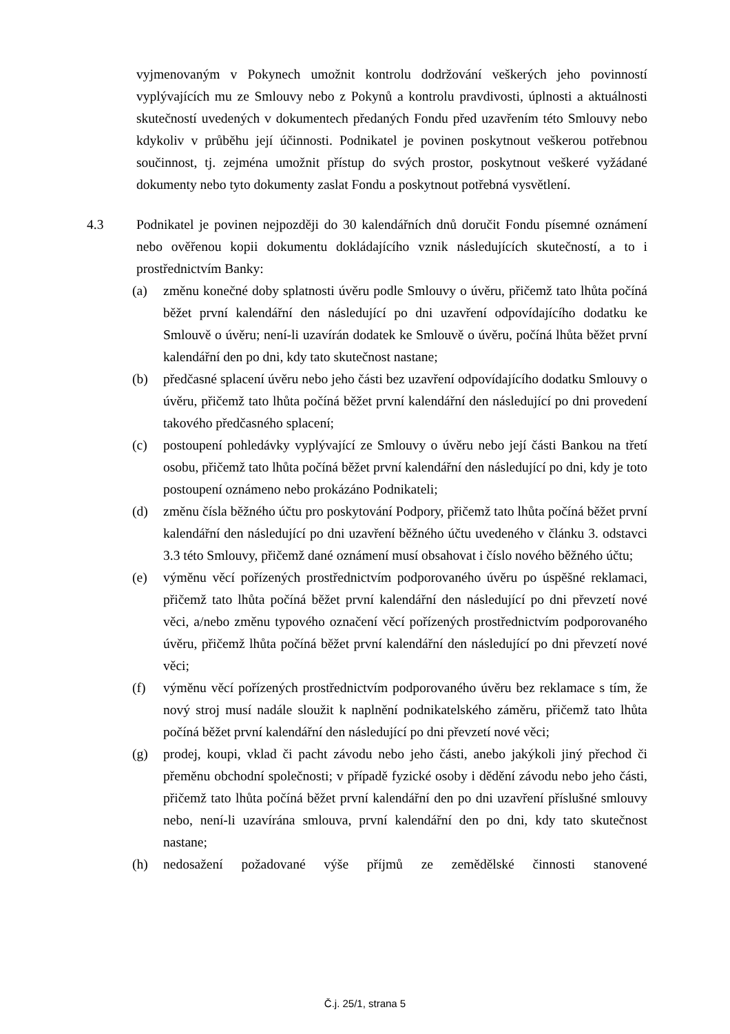vyjmenovaným v Pokynech umožnit kontrolu dodržování veškerých jeho povinností vyplývajících mu ze Smlouvy nebo z Pokynů a kontrolu pravdivosti, úplnosti a aktuálnosti skutečností uvedených v dokumentech předaných Fondu před uzavřením této Smlouvy nebo kdykoliv v průběhu její účinnosti. Podnikatel je povinen poskytnout veškerou potřebnou součinnost, tj. zejména umožnit přístup do svých prostor, poskytnout veškeré vyžádané dokumenty nebo tyto dokumenty zaslat Fondu a poskytnout potřebná vysvětlení.
4.3 Podnikatel je povinen nejpozději do 30 kalendářních dnů doručit Fondu písemné oznámení nebo ověřenou kopii dokumentu dokládajícího vznik následujících skutečností, a to i prostřednictvím Banky:
(a) změnu konečné doby splatnosti úvěru podle Smlouvy o úvěru, přičemž tato lhůta počíná běžet první kalendářní den následující po dni uzavření odpovídajícího dodatku ke Smlouvě o úvěru; není-li uzavírán dodatek ke Smlouvě o úvěru, počíná lhůta běžet první kalendářní den po dni, kdy tato skutečnost nastane;
(b) předčasné splacení úvěru nebo jeho části bez uzavření odpovídajícího dodatku Smlouvy o úvěru, přičemž tato lhůta počíná běžet první kalendářní den následující po dni provedení takového předčasného splacení;
(c) postoupení pohledávky vyplývající ze Smlouvy o úvěru nebo její části Bankou na třetí osobu, přičemž tato lhůta počíná běžet první kalendářní den následující po dni, kdy je toto postoupení oznámeno nebo prokázáno Podnikateli;
(d) změnu čísla běžného účtu pro poskytování Podpory, přičemž tato lhůta počíná běžet první kalendářní den následující po dni uzavření běžného účtu uvedeného v článku 3. odstavci 3.3 této Smlouvy, přičemž dané oznámení musí obsahovat i číslo nového běžného účtu;
(e) výměnu věcí pořízených prostřednictvím podporovaného úvěru po úspěšné reklamaci, přičemž tato lhůta počíná běžet první kalendářní den následující po dni převzetí nové věci, a/nebo změnu typového označení věcí pořízených prostřednictvím podporovaného úvěru, přičemž lhůta počíná běžet první kalendářní den následující po dni převzetí nové věci;
(f) výměnu věcí pořízených prostřednictvím podporovaného úvěru bez reklamace s tím, že nový stroj musí nadále sloužit k naplnění podnikatelského záměru, přičemž tato lhůta počíná běžet první kalendářní den následující po dni převzetí nové věci;
(g) prodej, koupi, vklad či pacht závodu nebo jeho části, anebo jakýkoli jiný přechod či přeměnu obchodní společnosti; v případě fyzické osoby i dědění závodu nebo jeho části, přičemž tato lhůta počíná běžet první kalendářní den po dni uzavření příslušné smlouvy nebo, není-li uzavírána smlouva, první kalendářní den po dni, kdy tato skutečnost nastane;
(h) nedosažení požadované výše příjmů ze zemědělské činnosti stanovené
Č.j. 25/1, strana 5